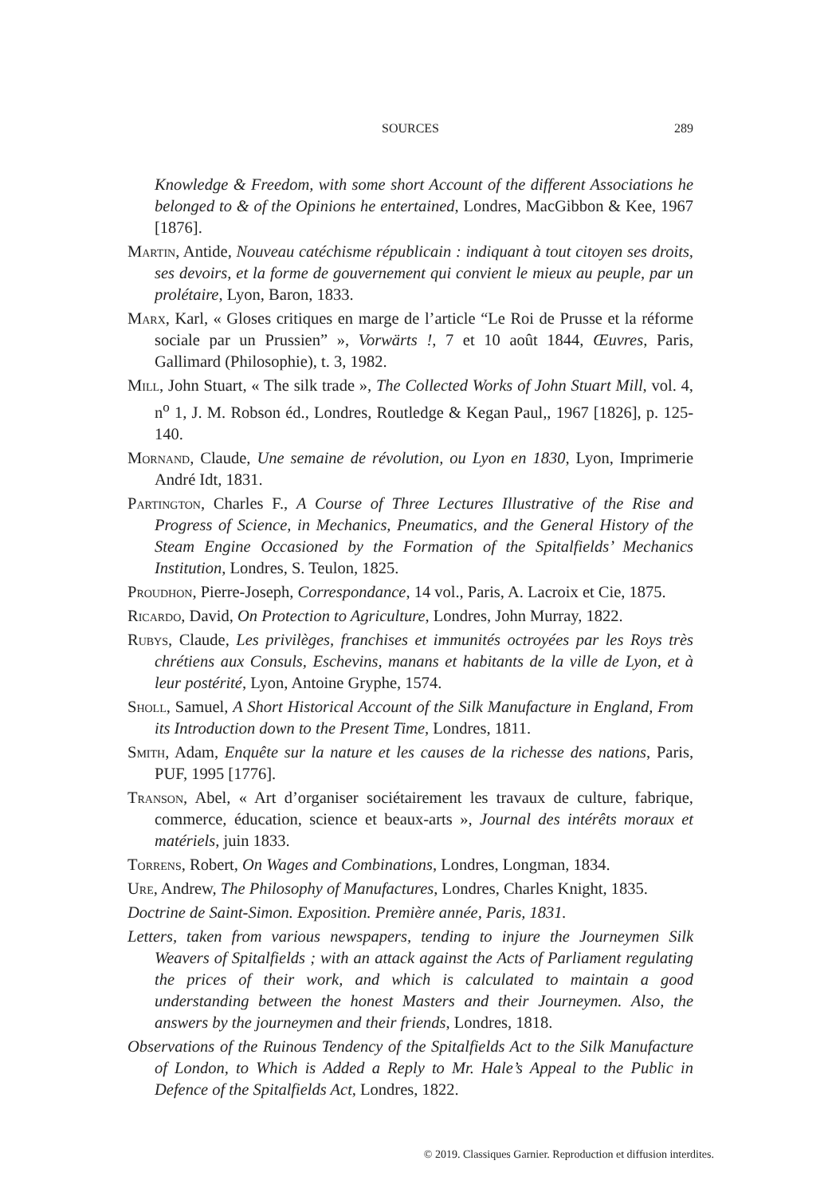SOURCES
289
Knowledge & Freedom, with some short Account of the different Associations he belonged to & of the Opinions he entertained, Londres, MacGibbon & Kee, 1967 [1876].
Martin, Antide, Nouveau catéchisme républicain : indiquant à tout citoyen ses droits, ses devoirs, et la forme de gouvernement qui convient le mieux au peuple, par un prolétaire, Lyon, Baron, 1833.
Marx, Karl, « Gloses critiques en marge de l’article “Le Roi de Prusse et la réforme sociale par un Prussien” », Vorwärts !, 7 et 10 août 1844, Œuvres, Paris, Gallimard (Philosophie), t. 3, 1982.
Mill, John Stuart, « The silk trade », The Collected Works of John Stuart Mill, vol. 4, n<sup>o</sup> 1, J. M. Robson éd., Londres, Routledge & Kegan Paul,, 1967 [1826], p. 125-140.
Mornand, Claude, Une semaine de révolution, ou Lyon en 1830, Lyon, Imprimerie André Idt, 1831.
Partington, Charles F., A Course of Three Lectures Illustrative of the Rise and Progress of Science, in Mechanics, Pneumatics, and the General History of the Steam Engine Occasioned by the Formation of the Spitalfields’ Mechanics Institution, Londres, S. Teulon, 1825.
Proudhon, Pierre-Joseph, Correspondance, 14 vol., Paris, A. Lacroix et Cie, 1875.
Ricardo, David, On Protection to Agriculture, Londres, John Murray, 1822.
Rubys, Claude, Les privilèges, franchises et immunités octroyées par les Roys très chrétiens aux Consuls, Eschevins, manans et habitants de la ville de Lyon, et à leur postérité, Lyon, Antoine Gryphe, 1574.
Sholl, Samuel, A Short Historical Account of the Silk Manufacture in England, From its Introduction down to the Present Time, Londres, 1811.
Smith, Adam, Enquête sur la nature et les causes de la richesse des nations, Paris, PUF, 1995 [1776].
Transon, Abel, « Art d’organiser sociétairement les travaux de culture, fabrique, commerce, éducation, science et beaux-arts », Journal des intérêts moraux et matériels, juin 1833.
Torrens, Robert, On Wages and Combinations, Londres, Longman, 1834.
Ure, Andrew, The Philosophy of Manufactures, Londres, Charles Knight, 1835.
Doctrine de Saint-Simon. Exposition. Première année, Paris, 1831.
Letters, taken from various newspapers, tending to injure the Journeymen Silk Weavers of Spitalfields ; with an attack against the Acts of Parliament regulating the prices of their work, and which is calculated to maintain a good understanding between the honest Masters and their Journeymen. Also, the answers by the journeymen and their friends, Londres, 1818.
Observations of the Ruinous Tendency of the Spitalfields Act to the Silk Manufacture of London, to Which is Added a Reply to Mr. Hale’s Appeal to the Public in Defence of the Spitalfields Act, Londres, 1822.
© 2019. Classiques Garnier. Reproduction et diffusion interdites.